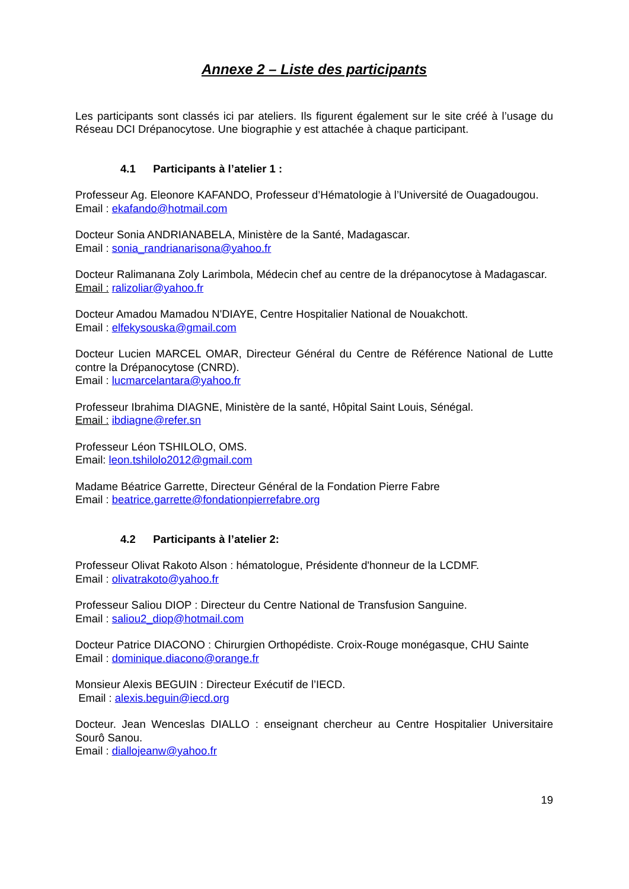Annexe 2 – Liste des participants
Les participants sont classés ici par ateliers. Ils figurent également sur le site créé à l’usage du Réseau DCI Drépanocytose. Une biographie y est attachée à chaque participant.
4.1 Participants à l’atelier 1 :
Professeur Ag. Eleonore KAFANDO, Professeur d’Hématologie à l’Université de Ouagadougou.
Email : ekafando@hotmail.com
Docteur Sonia ANDRIANABELA, Ministère de la Santé, Madagascar.
Email : sonia_randrianarisona@yahoo.fr
Docteur Ralimanana Zoly Larimbola, Médecin chef au centre de la drépanocytose à Madagascar.
Email : ralizoliar@yahoo.fr
Docteur Amadou Mamadou N'DIAYE, Centre Hospitalier National de Nouakchott.
Email : elfekysouska@gmail.com
Docteur Lucien MARCEL OMAR, Directeur Général du Centre de Référence National de Lutte contre la Drépanocytose (CNRD).
Email : lucmarcelantara@yahoo.fr
Professeur Ibrahima DIAGNE, Ministère de la santé, Hôpital Saint Louis, Sénégal.
Email : ibdiagne@refer.sn
Professeur Léon TSHILOLO, OMS.
Email: leon.tshilolo2012@gmail.com
Madame Béatrice Garrette, Directeur Général de la Fondation Pierre Fabre
Email : beatrice.garrette@fondationpierrefabre.org
4.2 Participants à l’atelier 2:
Professeur Olivat Rakoto Alson : hématologue, Présidente d'honneur de la LCDMF.
Email : olivatrakoto@yahoo.fr
Professeur Saliou DIOP : Directeur du Centre National de Transfusion Sanguine.
Email : saliou2_diop@hotmail.com
Docteur Patrice DIACONO : Chirurgien Orthopédiste. Croix-Rouge monégasque, CHU Sainte
Email : dominique.diacono@orange.fr
Monsieur Alexis BEGUIN : Directeur Exécutif de l’IECD.
Email : alexis.beguin@iecd.org
Docteur. Jean Wenceslas DIALLO : enseignant chercheur au Centre Hospitalier Universitaire Sourô Sanou.
Email : diallojeanw@yahoo.fr
19